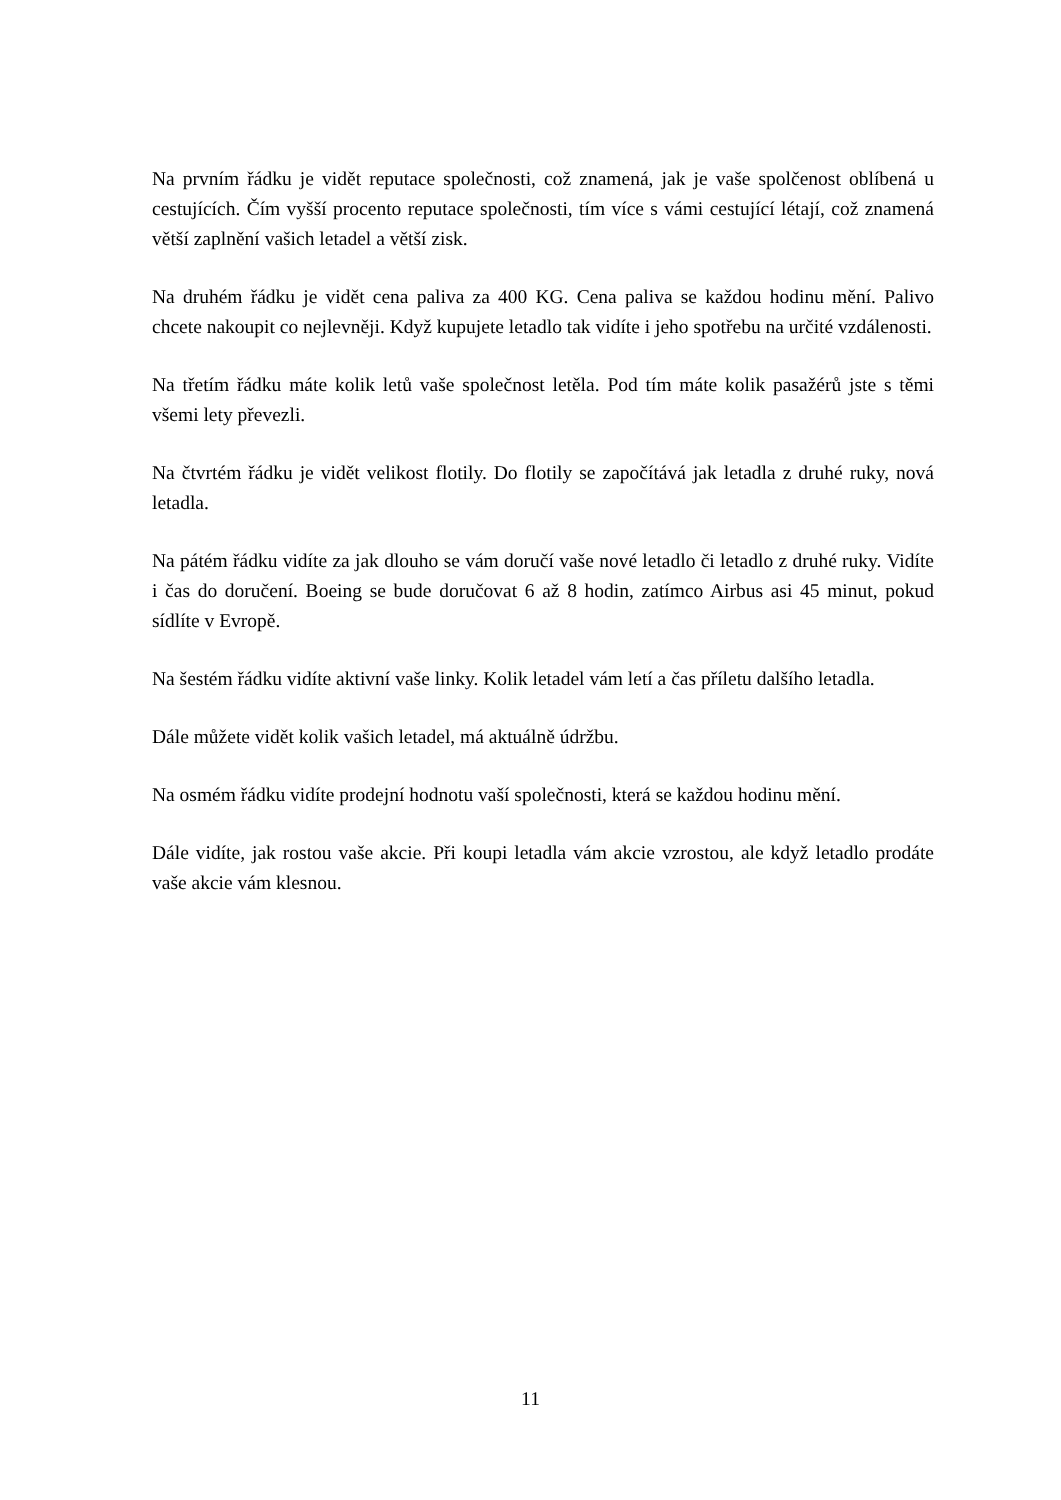Na prvním řádku je vidět reputace společnosti, což znamená, jak je vaše spolčenost oblíbená u cestujících. Čím vyšší procento reputace společnosti, tím více s vámi cestující létají, což znamená větší zaplnění vašich letadel a větší zisk.
Na druhém řádku je vidět cena paliva za 400 KG. Cena paliva se každou hodinu mění. Palivo chcete nakoupit co nejlevněji. Když kupujete letadlo tak vidíte i jeho spotřebu na určité vzdálenosti.
Na třetím řádku máte kolik letů vaše společnost letěla. Pod tím máte kolik pasažérů jste s těmi všemi lety převezli.
Na čtvrtém řádku je vidět velikost flotily. Do flotily se započítává jak letadla z druhé ruky, nová letadla.
Na pátém řádku vidíte za jak dlouho se vám doručí vaše nové letadlo či letadlo z druhé ruky. Vidíte i čas do doručení. Boeing se bude doručovat 6 až 8 hodin, zatímco Airbus asi 45 minut, pokud sídlíte v Evropě.
Na šestém řádku vidíte aktivní vaše linky. Kolik letadel vám letí a čas příletu dalšího letadla.
Dále můžete vidět kolik vašich letadel, má aktuálně údržbu.
Na osmém řádku vidíte prodejní hodnotu vaší společnosti, která se každou hodinu mění.
Dále vidíte, jak rostou vaše akcie. Při koupi letadla vám akcie vzrostou, ale když letadlo prodáte vaše akcie vám klesnou.
11